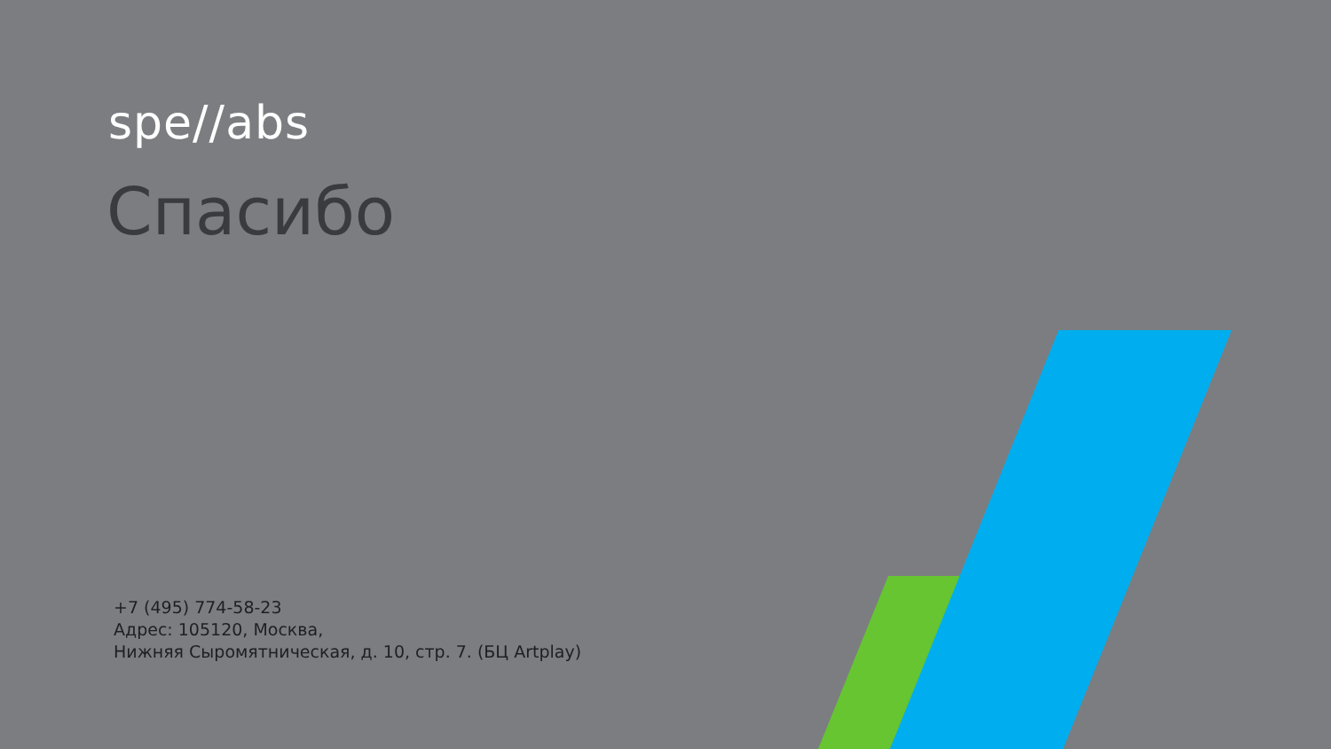spe//abs
Спасибо
+7 (495) 774-58-23
Адрес: 105120, Москва,
Нижняя Сыромятническая, д. 10, стр. 7. (БЦ Artplay)